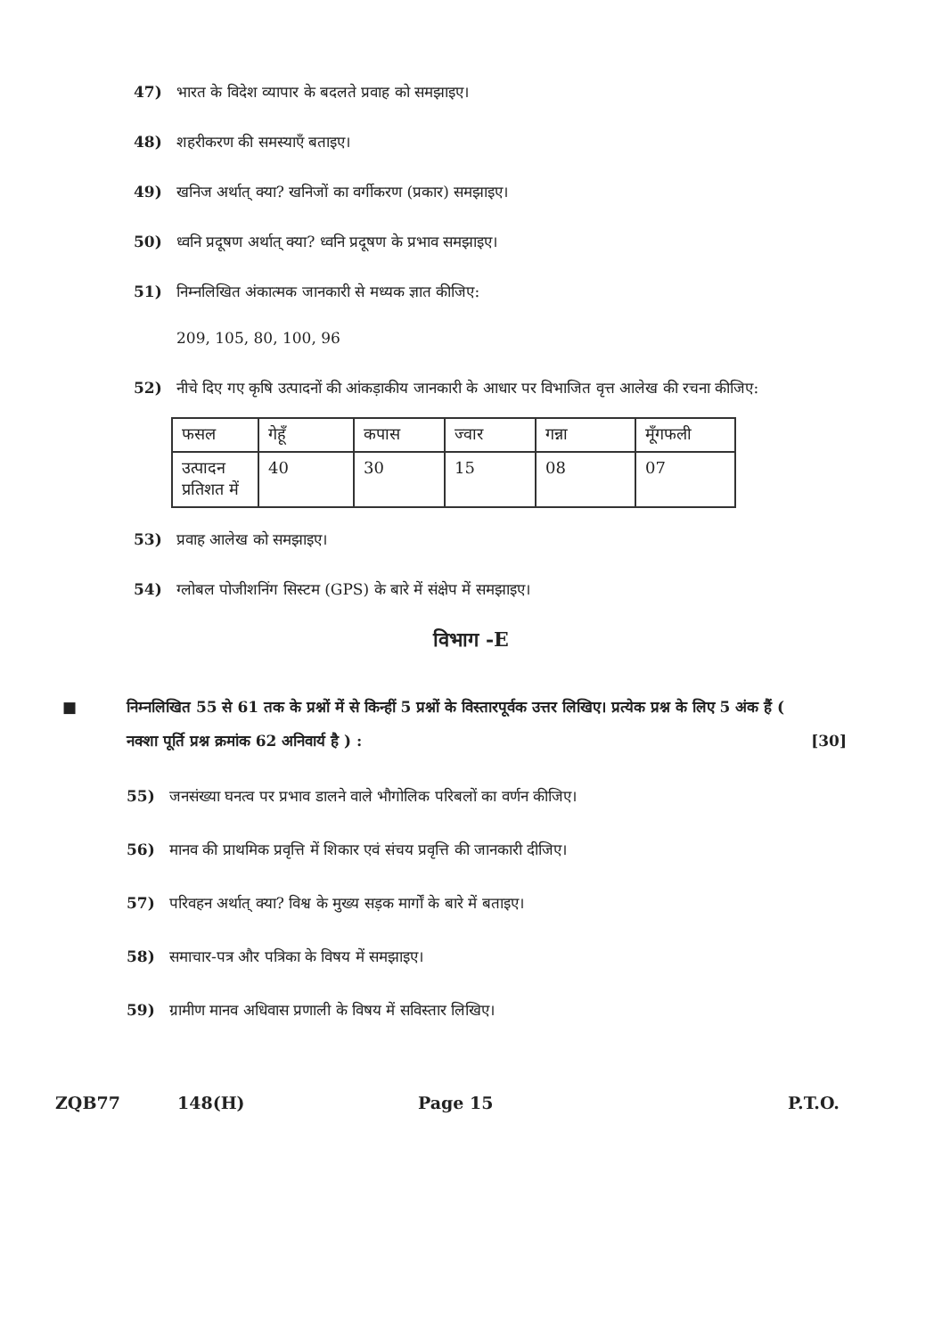47) भारत के विदेश व्यापार के बदलते प्रवाह को समझाइए।
48) शहरीकरण की समस्याएँ बताइए।
49) खनिज अर्थात् क्या? खनिजों का वर्गीकरण (प्रकार) समझाइए।
50) ध्वनि प्रदूषण अर्थात् क्या? ध्वनि प्रदूषण के प्रभाव समझाइए।
51) निम्नलिखित अंकात्मक जानकारी से मध्यक ज्ञात कीजिए:
209, 105, 80, 100, 96
52) नीचे दिए गए कृषि उत्पादनों की आंकड़ाकीय जानकारी के आधार पर विभाजित वृत्त आलेख की रचना कीजिए:
| फसल | गेहूँ | कपास | ज्वार | गन्ना | मूँगफली |
| --- | --- | --- | --- | --- | --- |
| उत्पादन प्रतिशत में | 40 | 30 | 15 | 08 | 07 |
53) प्रवाह आलेख को समझाइए।
54) ग्लोबल पोजीशनिंग सिस्टम (GPS) के बारे में संक्षेप में समझाइए।
विभाग -E
■ निम्नलिखित 55 से 61 तक के प्रश्नों में से किन्हीं 5 प्रश्नों के विस्तारपूर्वक उत्तर लिखिए। प्रत्येक प्रश्न के लिए 5 अंक हैं ( नक्शा पूर्ति प्रश्न क्रमांक 62 अनिवार्य है ) : [30]
55) जनसंख्या घनत्व पर प्रभाव डालने वाले भौगोलिक परिबलों का वर्णन कीजिए।
56) मानव की प्राथमिक प्रवृत्ति में शिकार एवं संचय प्रवृत्ति की जानकारी दीजिए।
57) परिवहन अर्थात् क्या? विश्व के मुख्य सड़क मार्गों के बारे में बताइए।
58) समाचार-पत्र और पत्रिका के विषय में समझाइए।
59) ग्रामीण मानव अधिवास प्रणाली के विषय में सविस्तार लिखिए।
ZQB77 148(H) Page 15 P.T.O.